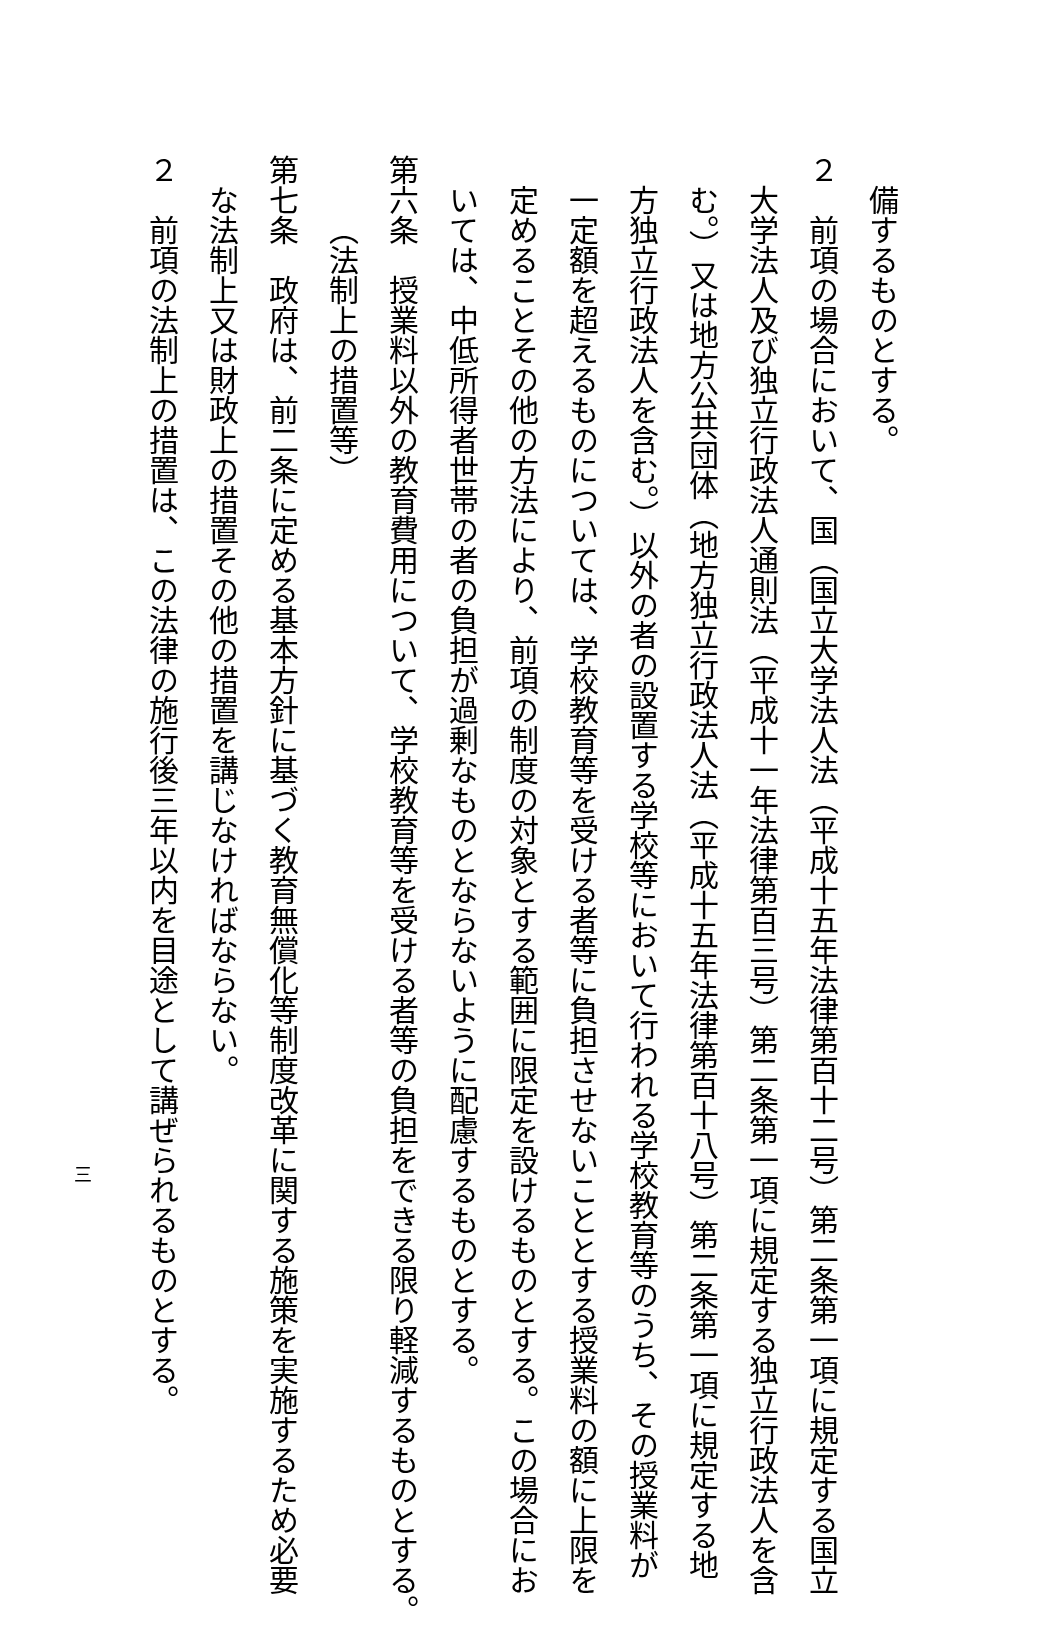備するものとする。
２　前項の場合において、国（国立大学法人法（平成十五年法律第百十二号）第二条第一項に規定する国立
大学法人及び独立行政法人通則法（平成十一年法律第百三号）第二条第一項に規定する独立行政法人を含
む。）又は地方公共団体（地方独立行政法人法（平成十五年法律第百十八号）第二条第一項に規定する地
方独立行政法人を含む。）以外の者の設置する学校等において行われる学校教育等のうち、その授業料が
一定額を超えるものについては、学校教育等を受ける者等に負担させないこととする授業料の額に上限を
定めることその他の方法により、前項の制度の対象とする範囲に限定を設けるものとする。この場合にお
いては、中低所得者世帯の者の負担が過剰なものとならないように配慮するものとする。
第六条　授業料以外の教育費用について、学校教育等を受ける者等の負担をできる限り軽減するものとする。
（法制上の措置等）
第七条　政府は、前二条に定める基本方針に基づく教育無償化等制度改革に関する施策を実施するため必要
な法制上又は財政上の措置その他の措置を講じなければならない。
２　前項の法制上の措置は、この法律の施行後三年以内を目途として講ぜられるものとする。
三